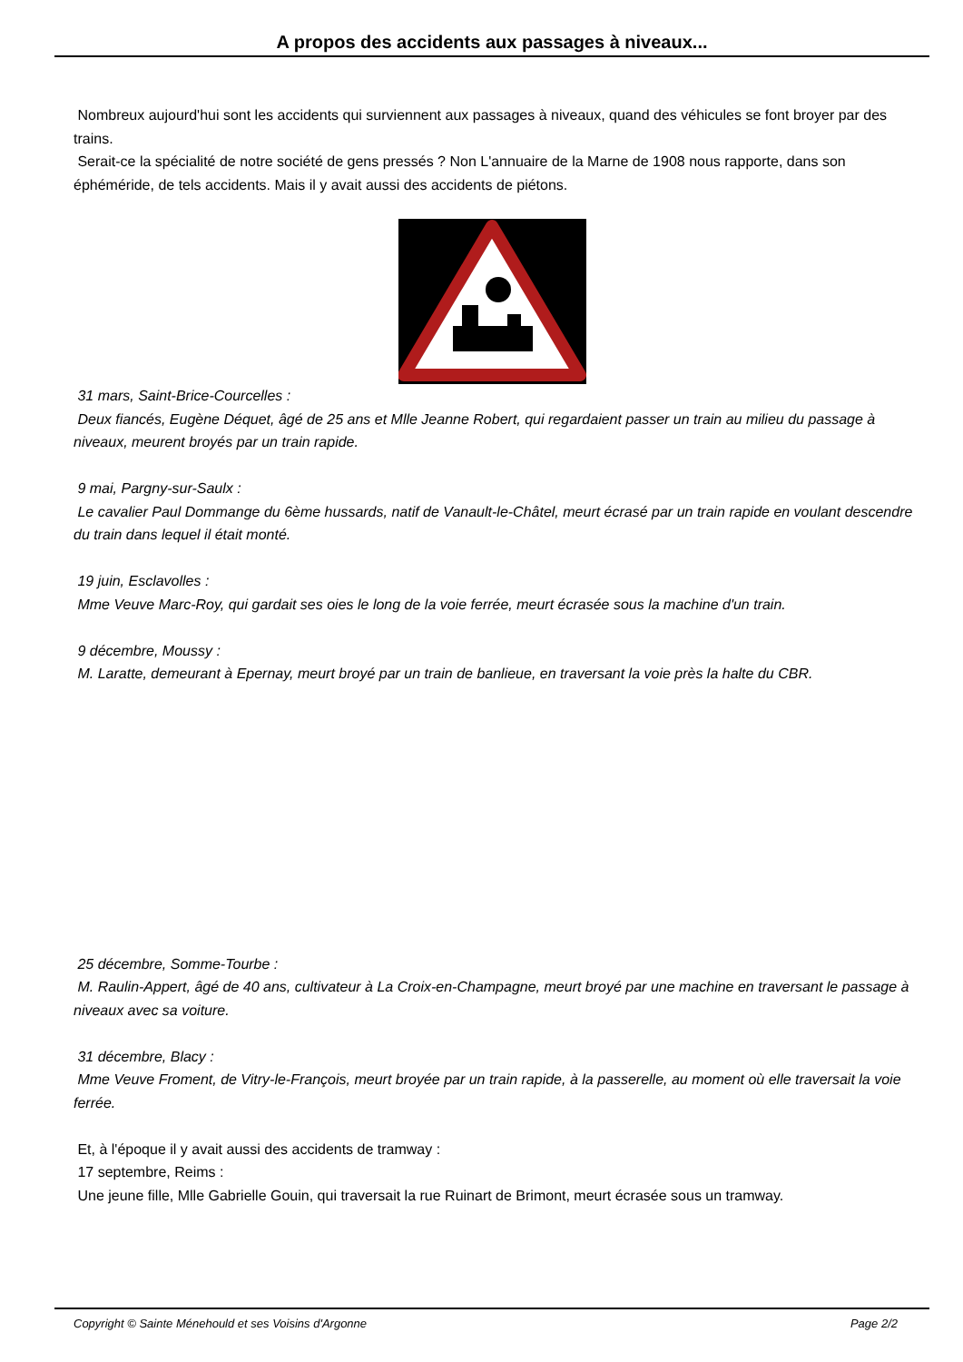A propos des accidents aux passages à niveaux...
Nombreux aujourd'hui sont les accidents qui surviennent aux passages à niveaux, quand des véhicules se font broyer par des trains.
Serait-ce la spécialité de notre société de gens pressés ? Non L'annuaire de la Marne de 1908 nous rapporte, dans son éphéméride, de tels accidents. Mais il y avait aussi des accidents de piétons.
31 mars, Saint-Brice-Courcelles :
Deux fiancés, Eugène Déquet, âgé de 25 ans et Mlle Jeanne Robert, qui regardaient passer un train au milieu du passage à niveaux, meurent broyés par un train rapide.
9 mai, Pargny-sur-Saulx :
Le cavalier Paul Dommange du 6ème hussards, natif de Vanault-le-Châtel, meurt écrasé par un train rapide en voulant descendre du train dans lequel il était monté.
19 juin, Esclavolles :
Mme Veuve Marc-Roy, qui gardait ses oies le long de la voie ferrée, meurt écrasée sous la machine d'un train.
9 décembre, Moussy :
M. Laratte, demeurant à Epernay, meurt broyé par un train de banlieue, en traversant la voie près la halte du CBR.
25 décembre, Somme-Tourbe :
M. Raulin-Appert, âgé de 40 ans, cultivateur à La Croix-en-Champagne, meurt broyé par une machine en traversant le passage à niveaux avec sa voiture.
31 décembre, Blacy :
Mme Veuve Froment, de Vitry-le-François, meurt broyée par un train rapide, à la passerelle, au moment où elle traversait la voie ferrée.
Et, à l'époque il y avait aussi des accidents de tramway :
17 septembre, Reims :
Une jeune fille, Mlle Gabrielle Gouin, qui traversait la rue Ruinart de Brimont, meurt écrasée sous un tramway.
Copyright © Sainte Ménehould et ses Voisins d'Argonne Page 2/2